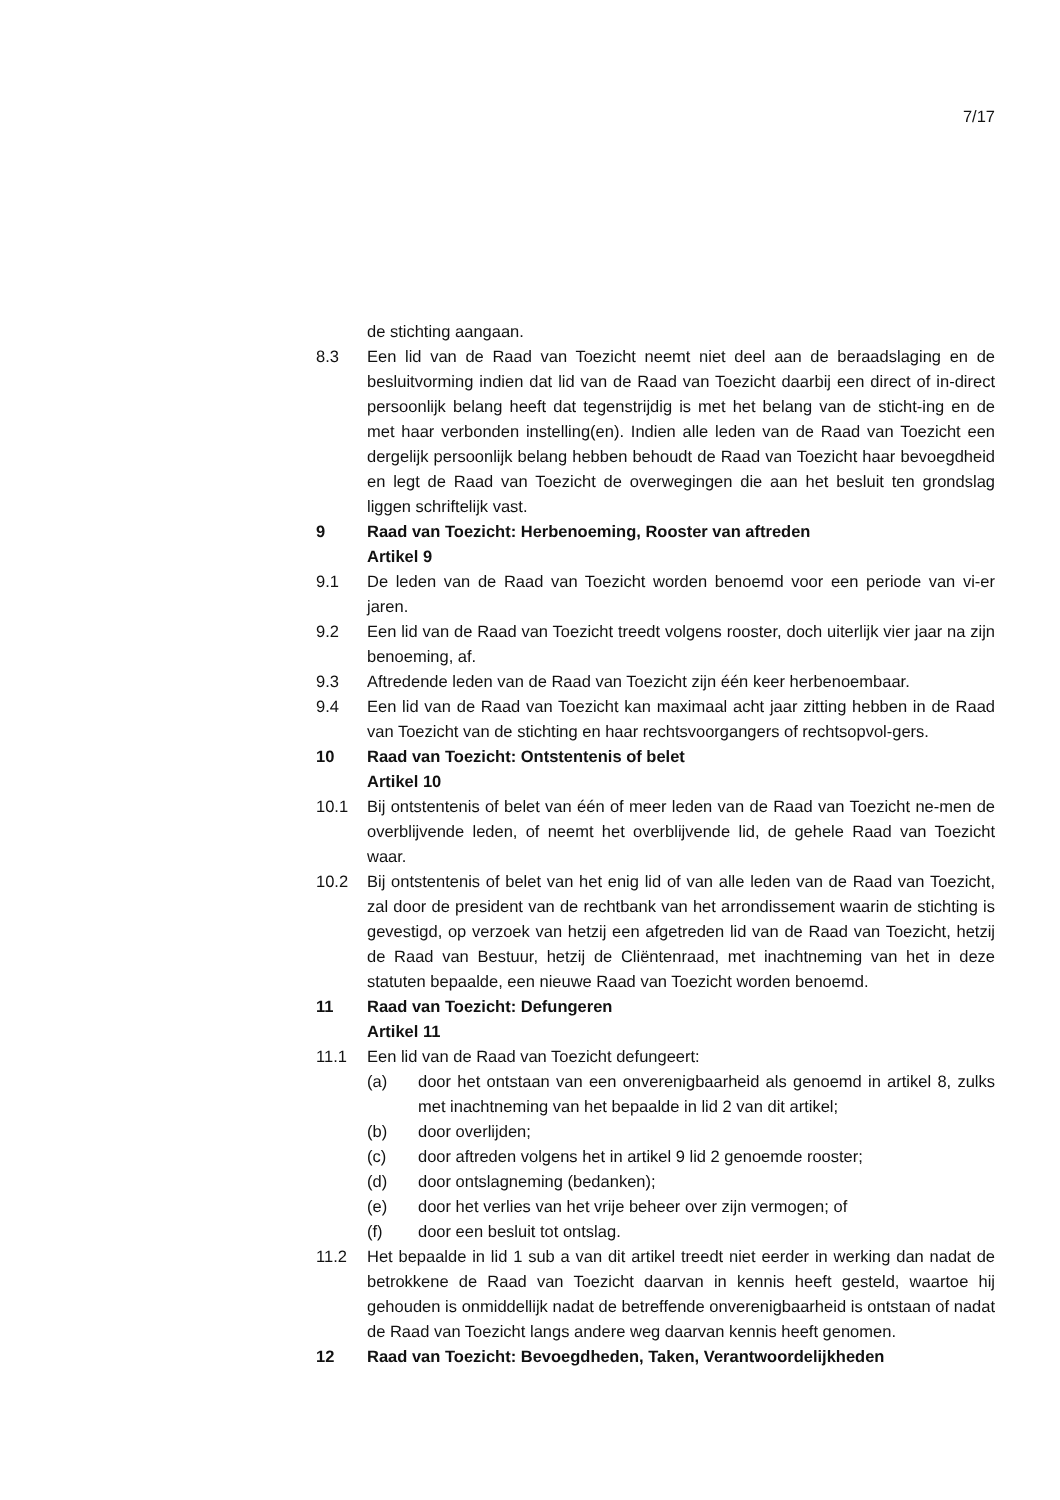7/17
de stichting aangaan.
8.3 Een lid van de Raad van Toezicht neemt niet deel aan de beraadslaging en de besluitvorming indien dat lid van de Raad van Toezicht daarbij een direct of in-direct persoonlijk belang heeft dat tegenstrijdig is met het belang van de sticht-ing en de met haar verbonden instelling(en). Indien alle leden van de Raad van Toezicht een dergelijk persoonlijk belang hebben behoudt de Raad van Toezicht haar bevoegdheid en legt de Raad van Toezicht de overwegingen die aan het besluit ten grondslag liggen schriftelijk vast.
9 Raad van Toezicht: Herbenoeming, Rooster van aftreden
Artikel 9
9.1 De leden van de Raad van Toezicht worden benoemd voor een periode van vi-er jaren.
9.2 Een lid van de Raad van Toezicht treedt volgens rooster, doch uiterlijk vier jaar na zijn benoeming, af.
9.3 Aftredende leden van de Raad van Toezicht zijn één keer herbenoembaar.
9.4 Een lid van de Raad van Toezicht kan maximaal acht jaar zitting hebben in de Raad van Toezicht van de stichting en haar rechtsvoorgangers of rechtsopvol-gers.
10 Raad van Toezicht: Ontstentenis of belet
Artikel 10
10.1 Bij ontstentenis of belet van één of meer leden van de Raad van Toezicht ne-men de overblijvende leden, of neemt het overblijvende lid, de gehele Raad van Toezicht waar.
10.2 Bij ontstentenis of belet van het enig lid of van alle leden van de Raad van Toezicht, zal door de president van de rechtbank van het arrondissement waarin de stichting is gevestigd, op verzoek van hetzij een afgetreden lid van de Raad van Toezicht, hetzij de Raad van Bestuur, hetzij de Cliëntenraad, met inachtneming van het in deze statuten bepaalde, een nieuwe Raad van Toezicht worden benoemd.
11 Raad van Toezicht: Defungeren
Artikel 11
11.1 Een lid van de Raad van Toezicht defungeert:
(a) door het ontstaan van een onverenigbaarheid als genoemd in artikel 8, zulks met inachtneming van het bepaalde in lid 2 van dit artikel;
(b) door overlijden;
(c) door aftreden volgens het in artikel 9 lid 2 genoemde rooster;
(d) door ontslagneming (bedanken);
(e) door het verlies van het vrije beheer over zijn vermogen; of
(f) door een besluit tot ontslag.
11.2 Het bepaalde in lid 1 sub a van dit artikel treedt niet eerder in werking dan nadat de betrokkene de Raad van Toezicht daarvan in kennis heeft gesteld, waartoe hij gehouden is onmiddellijk nadat de betreffende onverenigbaarheid is ontstaan of nadat de Raad van Toezicht langs andere weg daarvan kennis heeft genomen.
12 Raad van Toezicht: Bevoegdheden, Taken, Verantwoordelijkheden